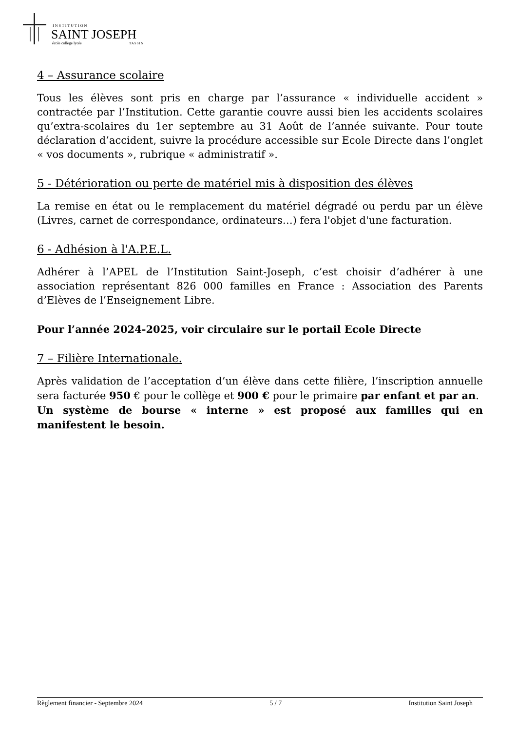INSTITUTION
SAINT JOSEPH
école collège lycée
TASSIN
4 – Assurance scolaire
Tous les élèves sont pris en charge par l’assurance « individuelle accident » contractée par l’Institution. Cette garantie couvre aussi bien les accidents scolaires qu’extra-scolaires du 1er septembre au 31 Août de l’année suivante. Pour toute déclaration d’accident, suivre la procédure accessible sur Ecole Directe dans l’onglet « vos documents », rubrique « administratif ».
5 - Détérioration ou perte de matériel mis à disposition des élèves
La remise en état ou le remplacement du matériel dégradé ou perdu par un élève (Livres, carnet de correspondance, ordinateurs…) fera l'objet d'une facturation.
6 - Adhésion à l'A.P.E.L.
Adhérer à l’APEL de l’Institution Saint-Joseph, c’est choisir d’adhérer à une association représentant 826 000 familles en France : Association des Parents d’Elèves de l’Enseignement Libre.
Pour l’année 2024-2025, voir circulaire sur le portail Ecole Directe
7 – Filière Internationale.
Après validation de l’acceptation d’un élève dans cette filière, l’inscription annuelle sera facturée 950 € pour le collège et 900 € pour le primaire par enfant et par an.
Un système de bourse « interne » est proposé aux familles qui en manifestent le besoin.
Règlement financier - Septembre 2024 5 / 7 Institution Saint Joseph